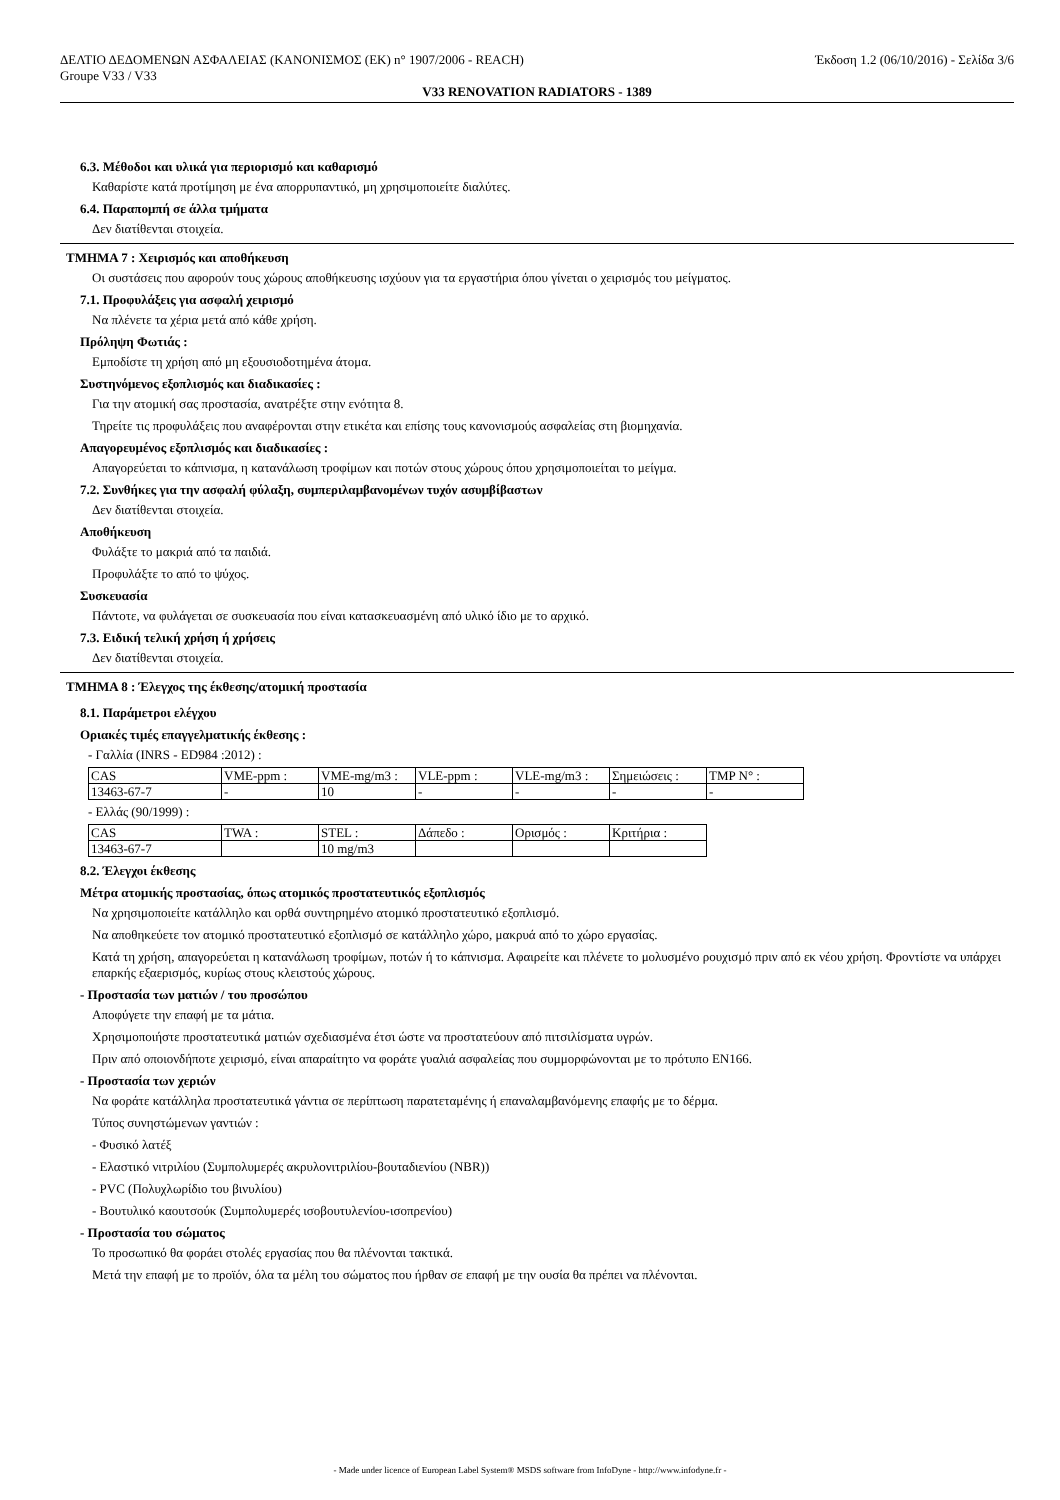ΔΕΛΤΙΟ ΔΕΔΟΜΕΝΩΝ ΑΣΦΑΛΕΙΑΣ (ΚΑΝΟΝΙΣΜΟΣ (ΕΚ) n° 1907/2006 - REACH) Έκδοση 1.2 (06/10/2016) - Σελίδα 3/6
Groupe V33 / V33
V33 RENOVATION RADIATORS - 1389
6.3. Μέθοδοι και υλικά για περιορισμό και καθαρισμό
Καθαρίστε κατά προτίμηση με ένα απορρυπαντικό, μη χρησιμοποιείτε διαλύτες.
6.4. Παραπομπή σε άλλα τμήματα
Δεν διατίθενται στοιχεία.
ΤΜΗΜΑ 7 : Χειρισμός και αποθήκευση
Οι συστάσεις που αφορούν τους χώρους αποθήκευσης ισχύουν για τα εργαστήρια όπου γίνεται ο χειρισμός του μείγματος.
7.1. Προφυλάξεις για ασφαλή χειρισμό
Να πλένετε τα χέρια μετά από κάθε χρήση.
Πρόληψη Φωτιάς :
Εμποδίστε τη χρήση από μη εξουσιοδοτημένα άτομα.
Συστηνόμενος εξοπλισμός και διαδικασίες :
Για την ατομική σας προστασία, ανατρέξτε στην ενότητα 8.
Τηρείτε τις προφυλάξεις που αναφέρονται στην ετικέτα και επίσης τους κανονισμούς ασφαλείας στη βιομηχανία.
Απαγορευμένος εξοπλισμός και διαδικασίες :
Απαγορεύεται το κάπνισμα, η κατανάλωση τροφίμων και ποτών στους χώρους όπου χρησιμοποιείται το μείγμα.
7.2. Συνθήκες για την ασφαλή φύλαξη, συμπεριλαμβανομένων τυχόν ασυμβίβαστων
Δεν διατίθενται στοιχεία.
Αποθήκευση
Φυλάξτε το μακριά από τα παιδιά.
Προφυλάξτε το από το ψύχος.
Συσκευασία
Πάντοτε, να φυλάγεται σε συσκευασία που είναι κατασκευασμένη από υλικό ίδιο με το αρχικό.
7.3. Ειδική τελική χρήση ή χρήσεις
Δεν διατίθενται στοιχεία.
ΤΜΗΜΑ 8 : Έλεγχος της έκθεσης/ατομική προστασία
8.1. Παράμετροι ελέγχου
Οριακές τιμές επαγγελματικής έκθεσης :
- Γαλλία (INRS - ED984 :2012) :
| CAS | VME-ppm : | VME-mg/m3 : | VLE-ppm : | VLE-mg/m3 : | Σημειώσεις : | TMP N° : |
| 13463-67-7 | - | 10 | - | - | - | - |
- Ελλάς (90/1999) :
| CAS | TWA : | STEL : | Δάπεδο : | Ορισμός : | Κριτήρια : |
| 13463-67-7 | | 10 mg/m3 | | | |
8.2. Έλεγχοι έκθεσης
Μέτρα ατομικής προστασίας, όπως ατομικός προστατευτικός εξοπλισμός
Να χρησιμοποιείτε κατάλληλο και ορθά συντηρημένο ατομικό προστατευτικό εξοπλισμό.
Να αποθηκεύετε τον ατομικό προστατευτικό εξοπλισμό σε κατάλληλο χώρο, μακρυά από το χώρο εργασίας.
Κατά τη χρήση, απαγορεύεται η κατανάλωση τροφίμων, ποτών ή το κάπνισμα. Αφαιρείτε και πλένετε το μολυσμένο ρουχισμό πριν από εκ νέου χρήση. Φροντίστε να υπάρχει επαρκής εξαερισμός, κυρίως στους κλειστούς χώρους.
- Προστασία των ματιών / του προσώπου
Αποφύγετε την επαφή με τα μάτια.
Χρησιμοποιήστε προστατευτικά ματιών σχεδιασμένα έτσι ώστε να προστατεύουν από πιτσιλίσματα υγρών.
Πριν από οποιονδήποτε χειρισμό, είναι απαραίτητο να φοράτε γυαλιά ασφαλείας που συμμορφώνονται με το πρότυπο EN166.
- Προστασία των χεριών
Να φοράτε κατάλληλα προστατευτικά γάντια σε περίπτωση παρατεταμένης ή επαναλαμβανόμενης επαφής με το δέρμα.
Τύπος συνηστώμενων γαντιών :
- Φυσικό λατέξ
- Ελαστικό νιτριλίου (Συμπολυμερές ακρυλονιτριλίου-βουταδιενίου (NBR))
- PVC (Πολυχλωρίδιο του βινυλίου)
- Βουτυλικό καουτσούκ (Συμπολυμερές ισοβουτυλενίου-ισοπρενίου)
- Προστασία του σώματος
Το προσωπικό θα φοράει στολές εργασίας που θα πλένονται τακτικά.
Μετά την επαφή με το προϊόν, όλα τα μέλη του σώματος που ήρθαν σε επαφή με την ουσία θα πρέπει να πλένονται.
- Made under licence of European Label System® MSDS software from InfoDyne - http://www.infodyne.fr -